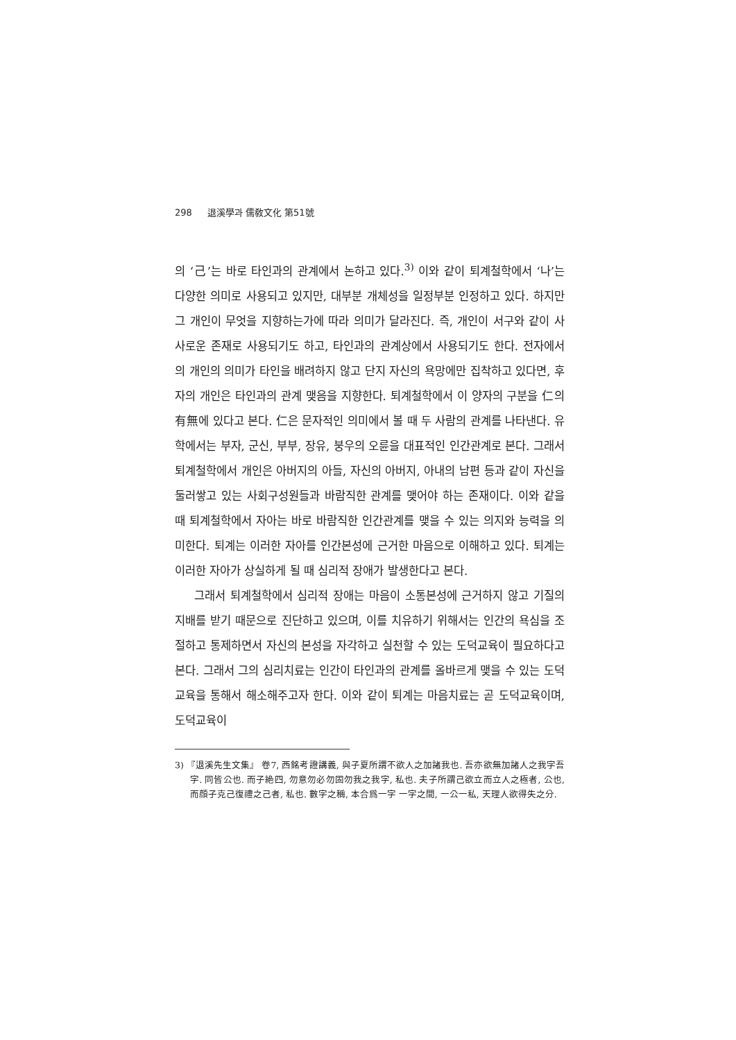298 退溪學과 儒敎文化 第51號
의 ‘己’는 바로 타인과의 관계에서 논하고 있다.<sup>3)</sup> 이와 같이 퇴계철학에서 ‘나’는 다양한 의미로 사용되고 있지만, 대부분 개체성을 일정부분 인정하고 있다. 하지만 그 개인이 무엇을 지향하는가에 따라 의미가 달라진다. 즉, 개인이 서구와 같이 사사로운 존재로 사용되기도 하고, 타인과의 관계상에서 사용되기도 한다. 전자에서의 개인의 의미가 타인을 배려하지 않고 단지 자신의 욕망에만 집착하고 있다면, 후자의 개인은 타인과의 관계 맺음을 지향한다. 퇴계철학에서 이 양자의 구분을 仁의 有無에 있다고 본다. 仁은 문자적인 의미에서 볼 때 두 사람의 관계를 나타낸다. 유학에서는 부자, 군신, 부부, 장유, 붕우의 오륜을 대표적인 인간관계로 본다. 그래서 퇴계철학에서 개인은 아버지의 아들, 자신의 아버지, 아내의 남편 등과 같이 자신을 둘러쌓고 있는 사회구성원들과 바람직한 관계를 맺어야 하는 존재이다. 이와 같을 때 퇴계철학에서 자아는 바로 바람직한 인간관계를 맺을 수 있는 의지와 능력을 의미한다. 퇴계는 이러한 자아를 인간본성에 근거한 마음으로 이해하고 있다. 퇴계는 이러한 자아가 상실하게 될 때 심리적 장애가 발생한다고 본다.
그래서 퇴계철학에서 심리적 장애는 마음이 소통본성에 근거하지 않고 기질의 지배를 받기 때문으로 진단하고 있으며, 이를 치유하기 위해서는 인간의 욕심을 조절하고 통제하면서 자신의 본성을 자각하고 실천할 수 있는 도덕교육이 필요하다고 본다. 그래서 그의 심리치료는 인간이 타인과의 관계를 올바르게 맺을 수 있는 도덕교육을 통해서 해소해주고자 한다. 이와 같이 퇴계는 마음치료는 곧 도덕교육이며, 도덕교육이
3) 『退溪先生文集』 卷7, 西銘考證講義, 與子夏所謂不欲人之加諸我也. 吾亦欲無加諸人之我字吾字. 同皆公也. 而子絶四, 勿意勿必勿固勿我之我字, 私也. 夫子所謂己欲立而立人之極者, 公也, 而顔子克己復禮之己者, 私也. 數字之稱, 本合爲一字 一字之間, 一公一私, 天理人欲得失之分.